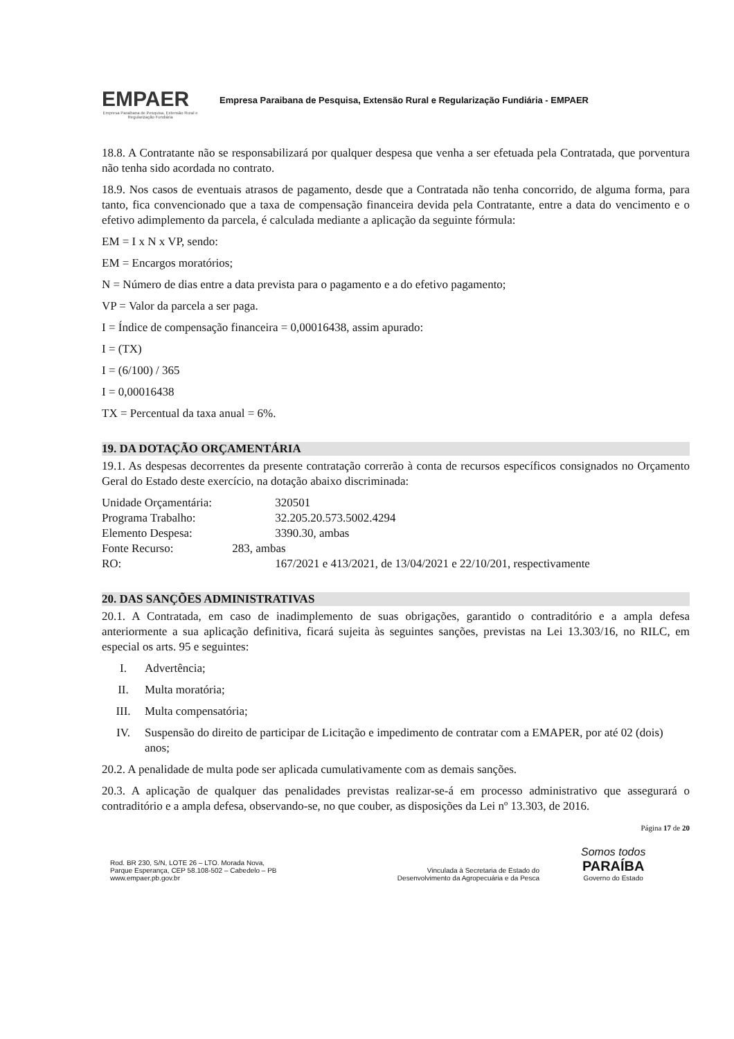EMPAER
Empresa Paraibana de Pesquisa, Extensão Rural e Regularização Fundiária
Empresa Paraibana de Pesquisa, Extensão Rural e Regularização Fundiária - EMPAER
18.8. A Contratante não se responsabilizará por qualquer despesa que venha a ser efetuada pela Contratada, que porventura não tenha sido acordada no contrato.
18.9. Nos casos de eventuais atrasos de pagamento, desde que a Contratada não tenha concorrido, de alguma forma, para tanto, fica convencionado que a taxa de compensação financeira devida pela Contratante, entre a data do vencimento e o efetivo adimplemento da parcela, é calculada mediante a aplicação da seguinte fórmula:
EM = I x N x VP, sendo:
EM = Encargos moratórios;
N = Número de dias entre a data prevista para o pagamento e a do efetivo pagamento;
VP = Valor da parcela a ser paga.
I = Índice de compensação financeira = 0,00016438, assim apurado:
I = (TX)
I = (6/100) / 365
I = 0,00016438
TX = Percentual da taxa anual = 6%.
19. DA DOTAÇÃO ORÇAMENTÁRIA
19.1. As despesas decorrentes da presente contratação correrão à conta de recursos específicos consignados no Orçamento Geral do Estado deste exercício, na dotação abaixo discriminada:
Unidade Orçamentária: 320501
Programa Trabalho: 32.205.20.573.5002.4294
Elemento Despesa: 3390.30, ambas
Fonte Recurso: 283, ambas
RO: 167/2021 e 413/2021, de 13/04/2021 e 22/10/201, respectivamente
20. DAS SANÇÕES ADMINISTRATIVAS
20.1. A Contratada, em caso de inadimplemento de suas obrigações, garantido o contraditório e a ampla defesa anteriormente a sua aplicação definitiva, ficará sujeita às seguintes sanções, previstas na Lei 13.303/16, no RILC, em especial os arts. 95 e seguintes:
I. Advertência;
II. Multa moratória;
III. Multa compensatória;
IV. Suspensão do direito de participar de Licitação e impedimento de contratar com a EMAPER, por até 02 (dois) anos;
20.2. A penalidade de multa pode ser aplicada cumulativamente com as demais sanções.
20.3. A aplicação de qualquer das penalidades previstas realizar-se-á em processo administrativo que assegurará o contraditório e a ampla defesa, observando-se, no que couber, as disposições da Lei nº 13.303, de 2016.
Página 17 de 20
Rod. BR 230, S/N, LOTE 26 – LTO. Morada Nova,
Parque Esperança, CEP 58.108-502 – Cabedelo – PB
www.empaer.pb.gov.br
Vinculada à Secretaria de Estado do
Desenvolvimento da Agropecuária e da Pesca
Somos todos
PARAÍBA
Governo do Estado